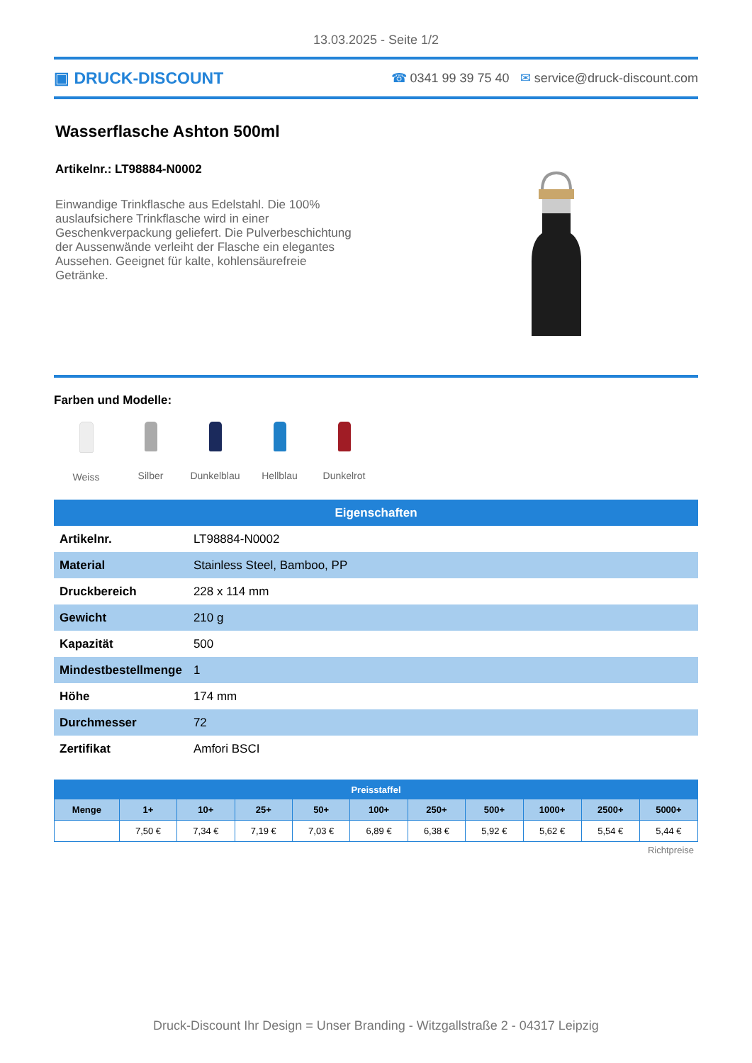13.03.2025 - Seite 1/2
▣ DRUCK-DISCOUNT
☎ 0341 99 39 75 40 ✉ service@druck-discount.com
Wasserflasche Ashton 500ml
Artikelnr.: LT98884-N0002
Einwandige Trinkflasche aus Edelstahl. Die 100% auslaufsichere Trinkflasche wird in einer Geschenkverpackung geliefert. Die Pulverbeschichtung der Aussenwände verleiht der Flasche ein elegantes Aussehen. Geeignet für kalte, kohlensäurefreie Getränke.
Farben und Modelle:
Weiss Silber Dunkelblau Hellblau Dunkelrot
| Eigenschaften | |
| --- | --- |
| Artikelnr. | LT98884-N0002 |
| Material | Stainless Steel, Bamboo, PP |
| Druckbereich | 228 x 114 mm |
| Gewicht | 210 g |
| Kapazität | 500 |
| Mindestbestellmenge | 1 |
| Höhe | 174 mm |
| Durchmesser | 72 |
| Zertifikat | Amfori BSCI |
| Preisstaffel | | | | | | | | | | |
| --- | --- | --- | --- | --- | --- | --- | --- | --- | --- | --- |
| Menge | 1+ | 10+ | 25+ | 50+ | 100+ | 250+ | 500+ | 1000+ | 2500+ | 5000+ |
| | 7,50 € | 7,34 € | 7,19 € | 7,03 € | 6,89 € | 6,38 € | 5,92 € | 5,62 € | 5,54 € | 5,44 € |
Richtpreise
Druck-Discount Ihr Design = Unser Branding - Witzgallstraße 2 - 04317 Leipzig